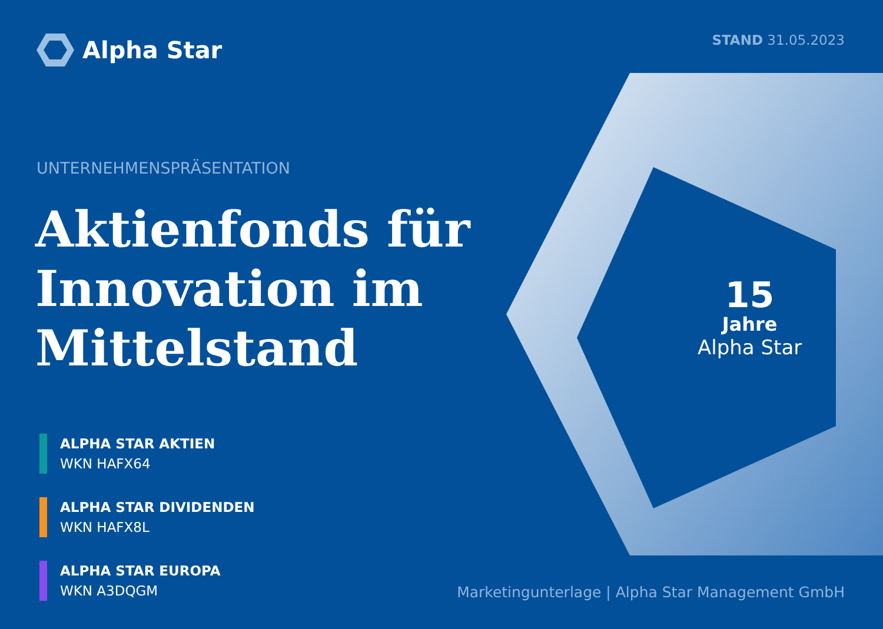Alpha Star
STAND 31.05.2023
UNTERNEHMENSPRÄSENTATION
Aktienfonds für
Innovation im
Mittelstand
ALPHA STAR AKTIEN
WKN HAFX64
ALPHA STAR DIVIDENDEN
WKN HAFX8L
ALPHA STAR EUROPA
WKN A3DQGM
15
Jahre
Alpha Star
Marketingunterlage | Alpha Star Management GmbH